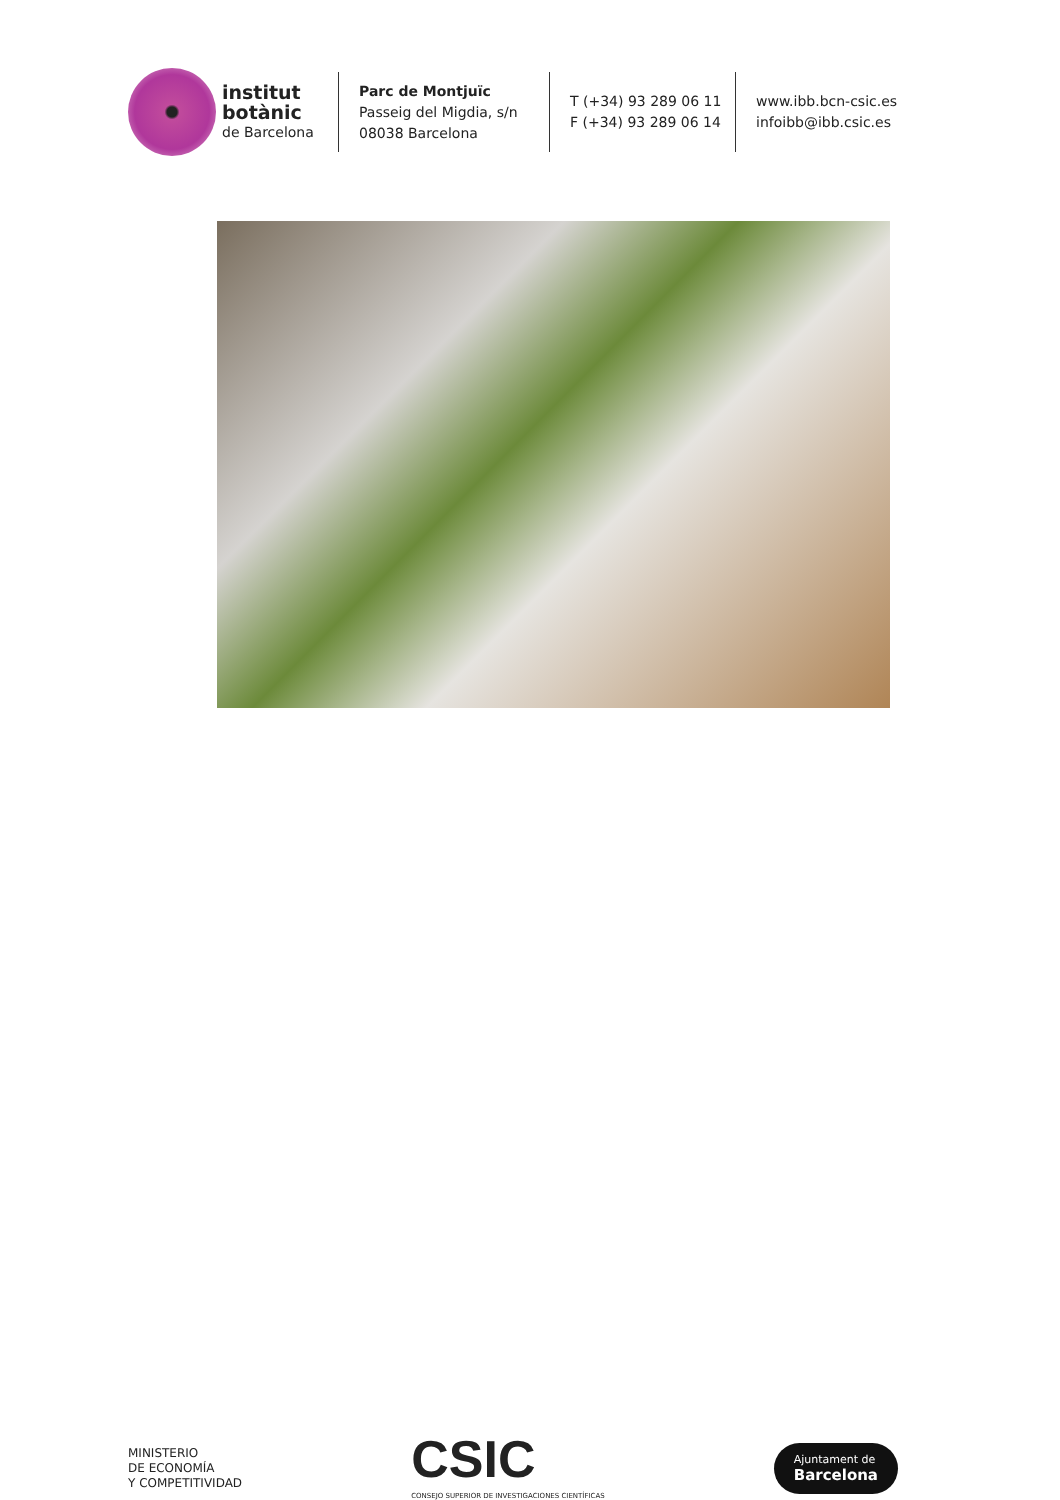institut
botànic
de Barcelona
Parc de Montjuïc
Passeig del Migdia, s/n
08038 Barcelona
T (+34) 93 289 06 11
F (+34) 93 289 06 14
www.ibb.bcn-csic.es
infoibb@ibb.csic.es
MINISTERIO
DE ECONOMÍA
Y COMPETITIVIDAD
CSIC
CONSEJO SUPERIOR DE INVESTIGACIONES CIENTÍFICAS
Ajuntament de
Barcelona